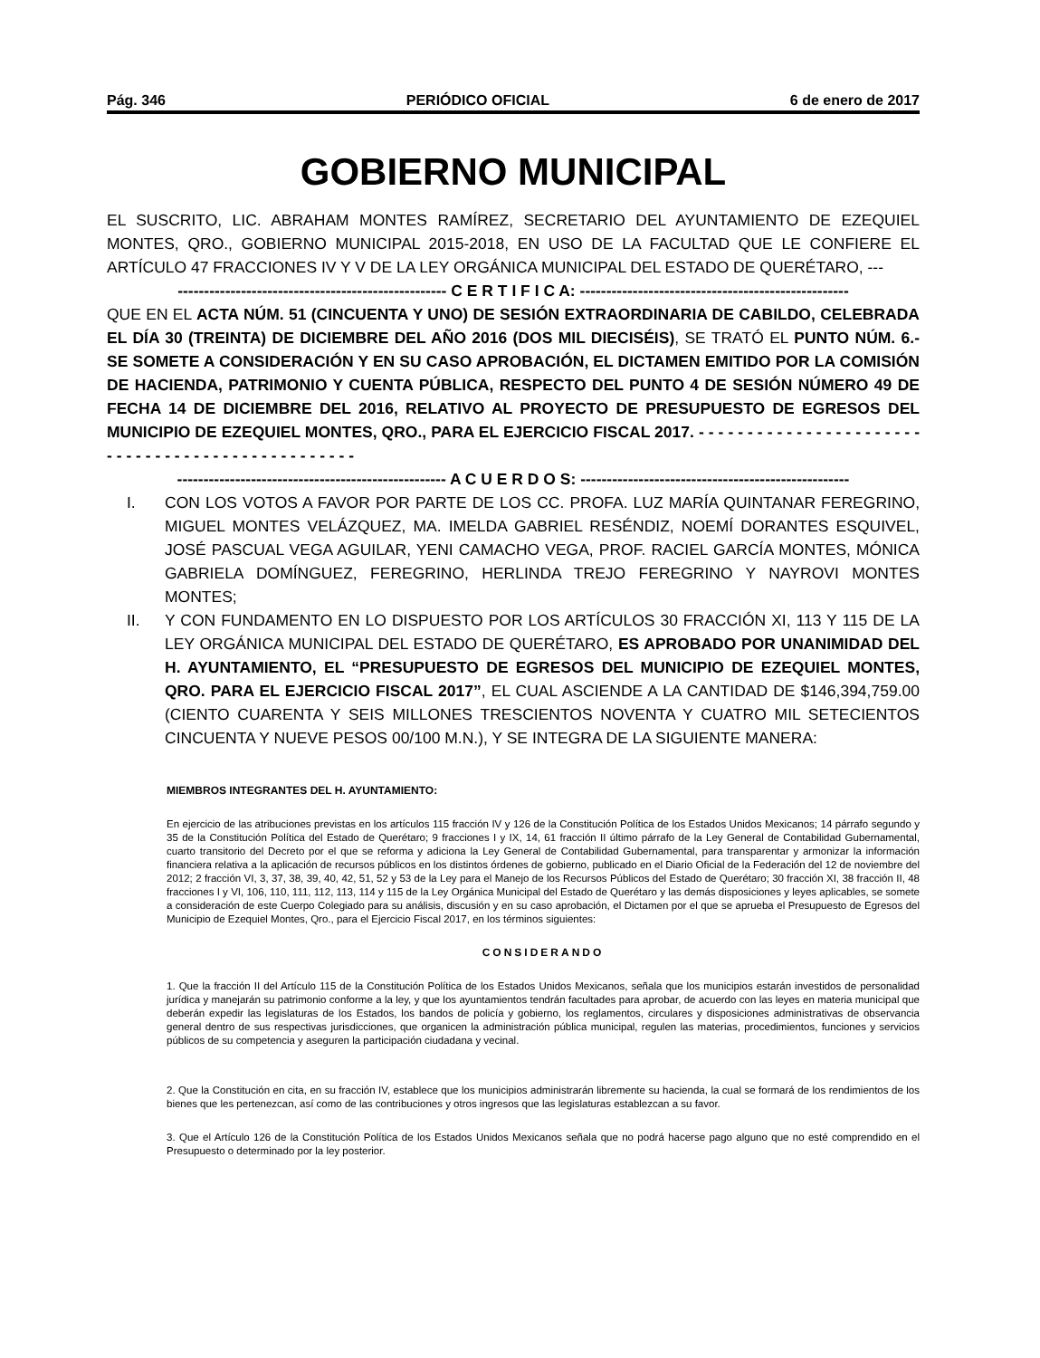Pág. 346 PERIÓDICO OFICIAL 6 de enero de 2017
GOBIERNO MUNICIPAL
EL SUSCRITO, LIC. ABRAHAM MONTES RAMÍREZ, SECRETARIO DEL AYUNTAMIENTO DE EZEQUIEL MONTES, QRO., GOBIERNO MUNICIPAL 2015-2018, EN USO DE LA FACULTAD QUE LE CONFIERE EL ARTÍCULO 47 FRACCIONES IV Y V DE LA LEY ORGÁNICA MUNICIPAL DEL ESTADO DE QUERÉTARO, ---
--------------------------------------------------- C E R T I F I C A: ---------------------------------------------------
QUE EN EL ACTA NÚM. 51 (CINCUENTA Y UNO) DE SESIÓN EXTRAORDINARIA DE CABILDO, CELEBRADA EL DÍA 30 (TREINTA) DE DICIEMBRE DEL AÑO 2016 (DOS MIL DIECISÉIS), SE TRATÓ EL PUNTO NÚM. 6.- SE SOMETE A CONSIDERACIÓN Y EN SU CASO APROBACIÓN, EL DICTAMEN EMITIDO POR LA COMISIÓN DE HACIENDA, PATRIMONIO Y CUENTA PÚBLICA, RESPECTO DEL PUNTO 4 DE SESIÓN NÚMERO 49 DE FECHA 14 DE DICIEMBRE DEL 2016, RELATIVO AL PROYECTO DE PRESUPUESTO DE EGRESOS DEL MUNICIPIO DE EZEQUIEL MONTES, QRO., PARA EL EJERCICIO FISCAL 2017. - - - - - - - - - - - - - - - - - - - - - - - - - - - - - - - - - - - - - - - - - - - - - - - - -
--------------------------------------------------- A C U E R D O S: ---------------------------------------------------
I. CON LOS VOTOS A FAVOR POR PARTE DE LOS CC. PROFA. LUZ MARÍA QUINTANAR FEREGRINO, MIGUEL MONTES VELÁZQUEZ, MA. IMELDA GABRIEL RESÉNDIZ, NOEMÍ DORANTES ESQUIVEL, JOSÉ PASCUAL VEGA AGUILAR, YENI CAMACHO VEGA, PROF. RACIEL GARCÍA MONTES, MÓNICA GABRIELA DOMÍNGUEZ, FEREGRINO, HERLINDA TREJO FEREGRINO Y NAYROVI MONTES MONTES;
II. Y CON FUNDAMENTO EN LO DISPUESTO POR LOS ARTÍCULOS 30 FRACCIÓN XI, 113 Y 115 DE LA LEY ORGÁNICA MUNICIPAL DEL ESTADO DE QUERÉTARO, ES APROBADO POR UNANIMIDAD DEL H. AYUNTAMIENTO, EL “PRESUPUESTO DE EGRESOS DEL MUNICIPIO DE EZEQUIEL MONTES, QRO. PARA EL EJERCICIO FISCAL 2017”, EL CUAL ASCIENDE A LA CANTIDAD DE $146,394,759.00 (CIENTO CUARENTA Y SEIS MILLONES TRESCIENTOS NOVENTA Y CUATRO MIL SETECIENTOS CINCUENTA Y NUEVE PESOS 00/100 M.N.), Y SE INTEGRA DE LA SIGUIENTE MANERA:
MIEMBROS INTEGRANTES DEL H. AYUNTAMIENTO:
En ejercicio de las atribuciones previstas en los artículos 115 fracción IV y 126 de la Constitución Política de los Estados Unidos Mexicanos; 14 párrafo segundo y 35 de la Constitución Política del Estado de Querétaro; 9 fracciones I y IX, 14, 61 fracción II último párrafo de la Ley General de Contabilidad Gubernamental, cuarto transitorio del Decreto por el que se reforma y adiciona la Ley General de Contabilidad Gubernamental, para transparentar y armonizar la información financiera relativa a la aplicación de recursos públicos en los distintos órdenes de gobierno, publicado en el Diario Oficial de la Federación del 12 de noviembre del 2012; 2 fracción VI, 3, 37, 38, 39, 40, 42, 51, 52 y 53 de la Ley para el Manejo de los Recursos Públicos del Estado de Querétaro; 30 fracción XI, 38 fracción II, 48 fracciones I y VI, 106, 110, 111, 112, 113, 114 y 115 de la Ley Orgánica Municipal del Estado de Querétaro y las demás disposiciones y leyes aplicables, se somete a consideración de este Cuerpo Colegiado para su análisis, discusión y en su caso aprobación, el Dictamen por el que se aprueba el Presupuesto de Egresos del Municipio de Ezequiel Montes, Qro., para el Ejercicio Fiscal 2017, en los términos siguientes:
CONSIDERANDO
1. Que la fracción II del Artículo 115 de la Constitución Política de los Estados Unidos Mexicanos, señala que los municipios estarán investidos de personalidad jurídica y manejarán su patrimonio conforme a la ley, y que los ayuntamientos tendrán facultades para aprobar, de acuerdo con las leyes en materia municipal que deberán expedir las legislaturas de los Estados, los bandos de policía y gobierno, los reglamentos, circulares y disposiciones administrativas de observancia general dentro de sus respectivas jurisdicciones, que organicen la administración pública municipal, regulen las materias, procedimientos, funciones y servicios públicos de su competencia y aseguren la participación ciudadana y vecinal.
2. Que la Constitución en cita, en su fracción IV, establece que los municipios administrarán libremente su hacienda, la cual se formará de los rendimientos de los bienes que les pertenezcan, así como de las contribuciones y otros ingresos que las legislaturas establezcan a su favor.
3. Que el Artículo 126 de la Constitución Política de los Estados Unidos Mexicanos señala que no podrá hacerse pago alguno que no esté comprendido en el Presupuesto o determinado por la ley posterior.